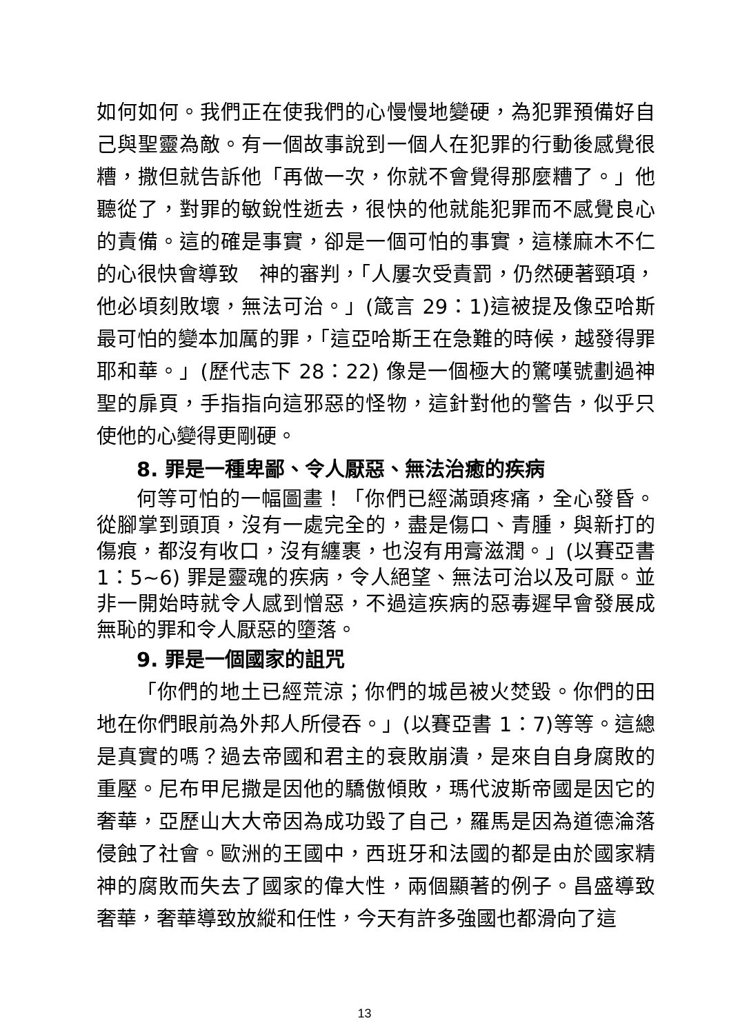如何如何。我們正在使我們的心慢慢地變硬，為犯罪預備好自己與聖靈為敵。有一個故事說到一個人在犯罪的行動後感覺很糟，撒但就告訴他「再做一次，你就不會覺得那麼糟了。」他聽從了，對罪的敏銳性逝去，很快的他就能犯罪而不感覺良心的責備。這的確是事實，卻是一個可怕的事實，這樣麻木不仁的心很快會導致　神的審判，「人屢次受責罰，仍然硬著頸項，他必頃刻敗壞，無法可治。」(箴言 29：1)這被提及像亞哈斯最可怕的變本加厲的罪，「這亞哈斯王在急難的時候，越發得罪耶和華。」(歷代志下 28：22) 像是一個極大的驚嘆號劃過神聖的扉頁，手指指向這邪惡的怪物，這針對他的警告，似乎只使他的心變得更剛硬。
8. 罪是一種卑鄙、令人厭惡、無法治癒的疾病
何等可怕的一幅圖畫！「你們已經滿頭疼痛，全心發昏。從腳掌到頭頂，沒有一處完全的，盡是傷口、青腫，與新打的傷痕，都沒有收口，沒有纏裹，也沒有用膏滋潤。」(以賽亞書 1：5~6) 罪是靈魂的疾病，令人絕望、無法可治以及可厭。並非一開始時就令人感到憎惡，不過這疾病的惡毒遲早會發展成無恥的罪和令人厭惡的墮落。
9. 罪是一個國家的詛咒
「你們的地土已經荒涼；你們的城邑被火焚毀。你們的田地在你們眼前為外邦人所侵吞。」(以賽亞書 1：7)等等。這總是真實的嗎？過去帝國和君主的衰敗崩潰，是來自自身腐敗的重壓。尼布甲尼撒是因他的驕傲傾敗，瑪代波斯帝國是因它的奢華，亞歷山大大帝因為成功毀了自己，羅馬是因為道德淪落侵蝕了社會。歐洲的王國中，西班牙和法國的都是由於國家精神的腐敗而失去了國家的偉大性，兩個顯著的例子。昌盛導致奢華，奢華導致放縱和任性，今天有許多強國也都滑向了這
13